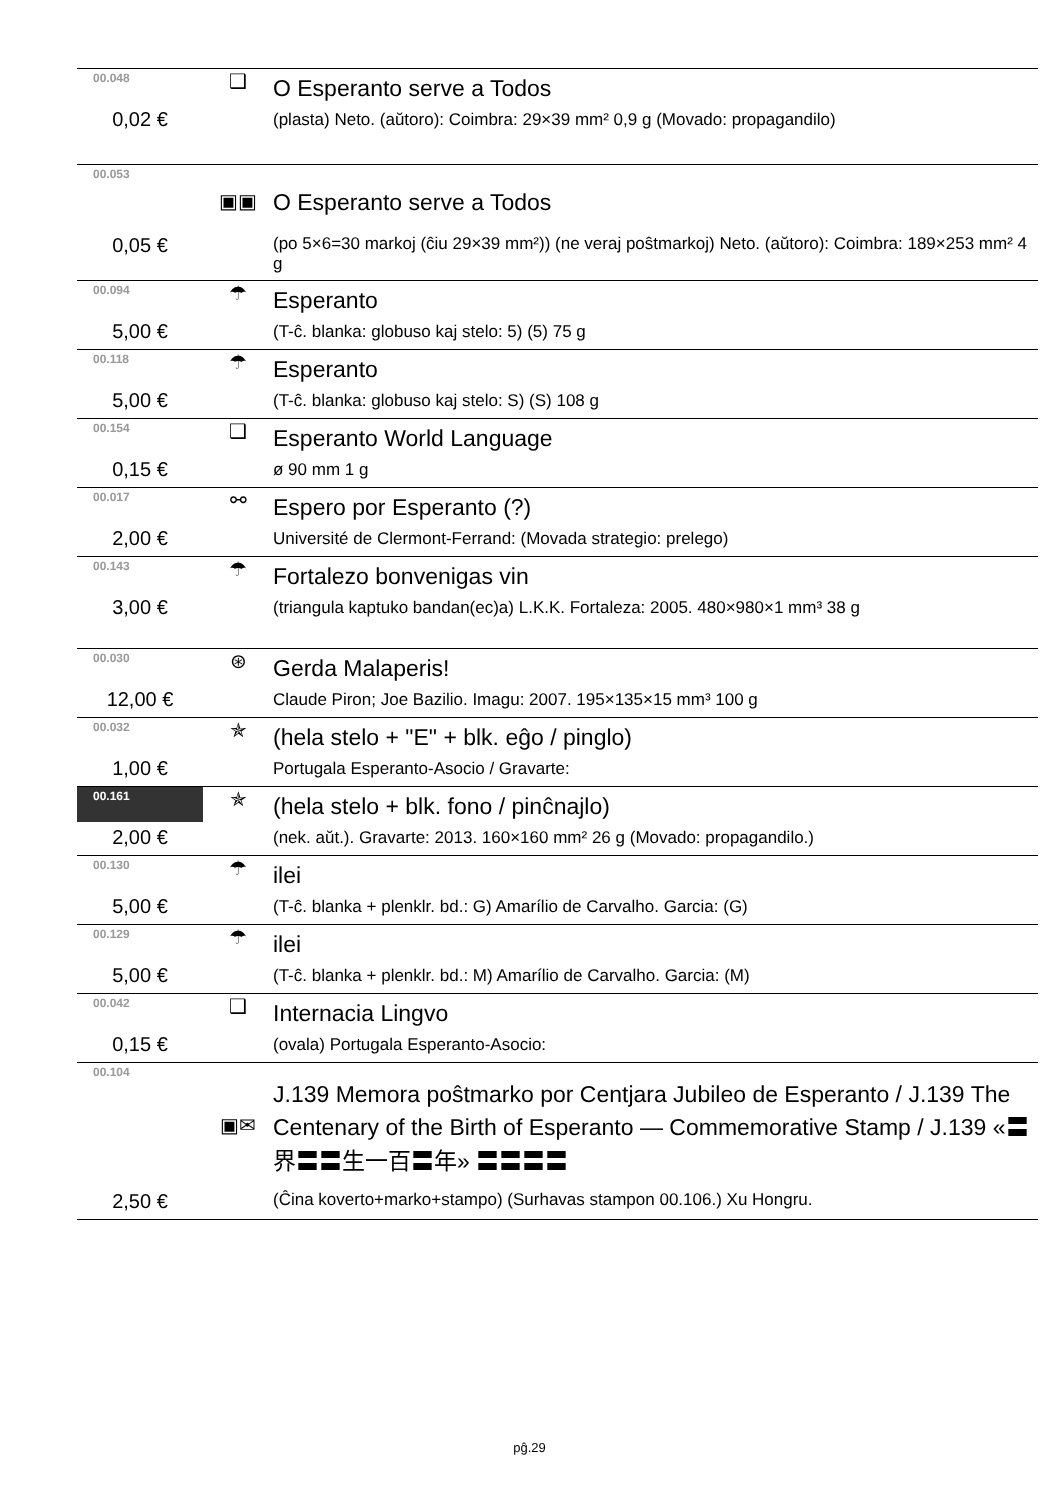| 00.048 | ❑ | O Esperanto serve a Todos |
| 0,02 € | | (plasta) Neto. (aŭtoro): Coimbra: 29×39 mm² 0,9 g (Movado: propagandilo) |
| 00.053 | ▣▣ | O Esperanto serve a Todos |
| 0,05 € | | (po 5×6=30 markoj (ĉiu 29×39 mm²)) (ne veraj poŝtmarkoj) Neto. (aŭtoro): Coimbra: 189×253 mm² 4 g |
| 00.094 | ☂ | Esperanto |
| 5,00 € | | (T-ĉ. blanka: globuso kaj stelo: 5) (5) 75 g |
| 00.118 | ☂ | Esperanto |
| 5,00 € | | (T-ĉ. blanka: globuso kaj stelo: S) (S) 108 g |
| 00.154 | ❑ | Esperanto World Language |
| 0,15 € | | ø 90 mm 1 g |
| 00.017 | ⚯ | Espero por Esperanto (?) |
| 2,00 € | | Université de Clermont-Ferrand: (Movada strategio: prelego) |
| 00.143 | ☂ | Fortalezo bonvenigas vin |
| 3,00 € | | (triangula kaptuko bandan(ec)a) L.K.K. Fortaleza: 2005. 480×980×1 mm³ 38 g |
| 00.030 | ⊛ | Gerda Malaperis! |
| 12,00 € | | Claude Piron; Joe Bazilio. Imagu: 2007. 195×135×15 mm³ 100 g |
| 00.032 | ✯ | (hela stelo + "E" + blk. eĝo / pinglo) |
| 1,00 € | | Portugala Esperanto-Asocio / Gravarte: |
| 00.161 | ✯ | (hela stelo + blk. fono / pinĉnajlo) |
| 2,00 € | | (nek. aŭt.). Gravarte: 2013. 160×160 mm² 26 g (Movado: propagandilo.) |
| 00.130 | ☂ | ilei |
| 5,00 € | | (T-ĉ. blanka + plenklr. bd.: G) Amarílio de Carvalho. Garcia: (G) |
| 00.129 | ☂ | ilei |
| 5,00 € | | (T-ĉ. blanka + plenklr. bd.: M) Amarílio de Carvalho. Garcia: (M) |
| 00.042 | ❑ | Internacia Lingvo |
| 0,15 € | | (ovala) Portugala Esperanto-Asocio: |
| 00.104 | ▣✉ | J.139 Memora poŝtmarko por Centjara Jubileo de Esperanto / J.139 The Centenary of the Birth of Esperanto — Commemorative Stamp / J.139 «〓界〓〓生一百〓年» 〓〓〓〓 |
| 2,50 € | | (Ĉina koverto+marko+stampo) (Surhavas stampon 00.106.) Xu Hongru. |
pĝ.29